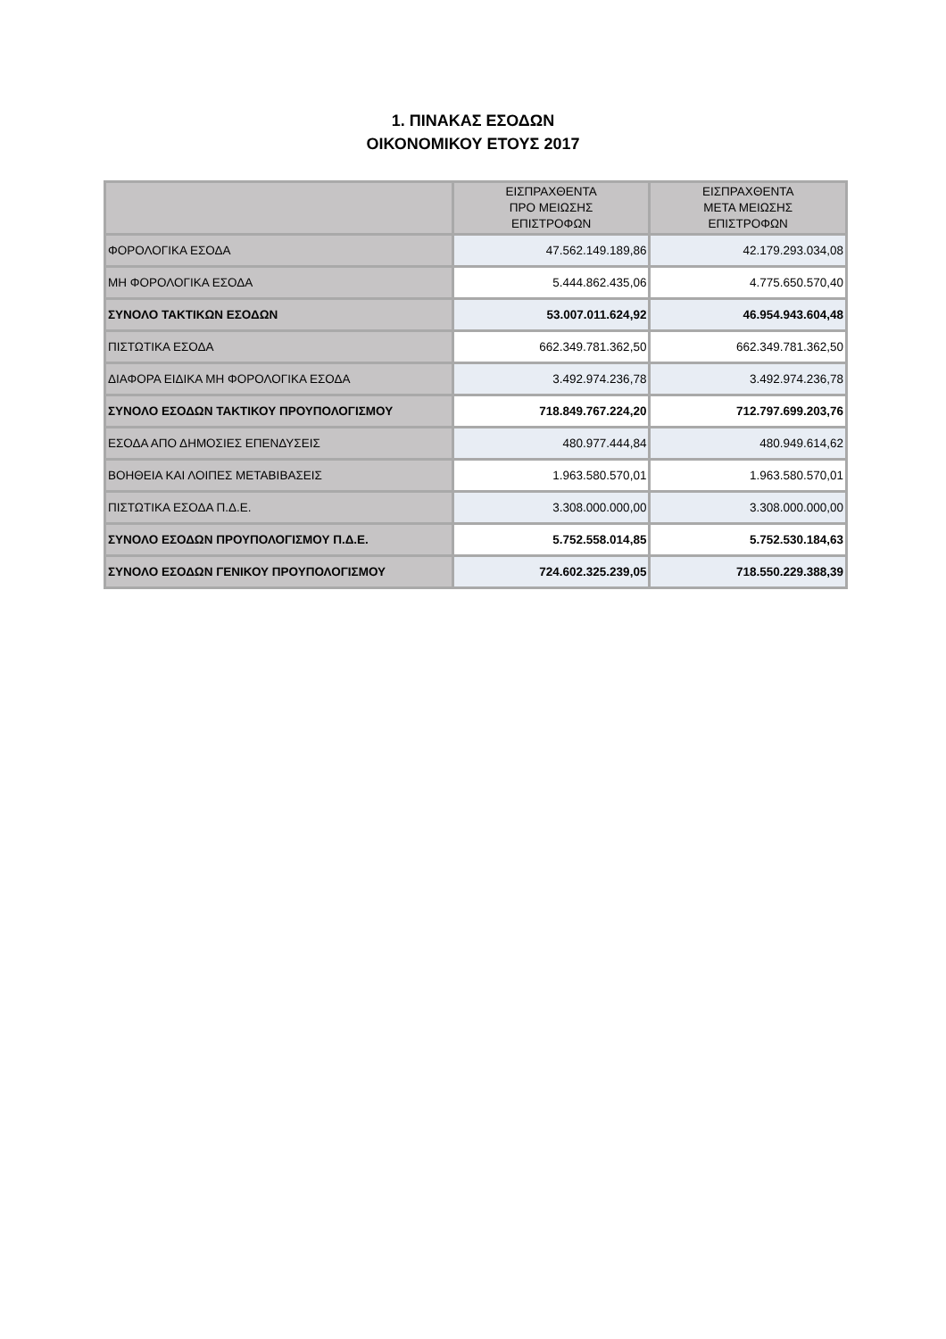1. ΠΙΝΑΚΑΣ ΕΣΟΔΩΝ
ΟΙΚΟΝΟΜΙΚΟΥ ΕΤΟΥΣ 2017
| | ΕΙΣΠΡΑΧΘΕΝΤΑ ΠΡΟ ΜΕΙΩΣΗΣ ΕΠΙΣΤΡΟΦΩΝ | ΕΙΣΠΡΑΧΘΕΝΤΑ ΜΕΤΑ ΜΕΙΩΣΗΣ ΕΠΙΣΤΡΟΦΩΝ |
| --- | --- | --- |
| ΦΟΡΟΛΟΓΙΚΑ ΕΣΟΔΑ | 47.562.149.189,86 | 42.179.293.034,08 |
| ΜΗ ΦΟΡΟΛΟΓΙΚΑ ΕΣΟΔΑ | 5.444.862.435,06 | 4.775.650.570,40 |
| ΣΥΝΟΛΟ ΤΑΚΤΙΚΩΝ ΕΣΟΔΩΝ | 53.007.011.624,92 | 46.954.943.604,48 |
| ΠΙΣΤΩΤΙΚΑ ΕΣΟΔΑ | 662.349.781.362,50 | 662.349.781.362,50 |
| ΔΙΑΦΟΡΑ ΕΙΔΙΚΑ ΜΗ ΦΟΡΟΛΟΓΙΚΑ ΕΣΟΔΑ | 3.492.974.236,78 | 3.492.974.236,78 |
| ΣΥΝΟΛΟ ΕΣΟΔΩΝ ΤΑΚΤΙΚΟΥ ΠΡΟΥΠΟΛΟΓΙΣΜΟΥ | 718.849.767.224,20 | 712.797.699.203,76 |
| ΕΣΟΔΑ ΑΠΟ ΔΗΜΟΣΙΕΣ ΕΠΕΝΔΥΣΕΙΣ | 480.977.444,84 | 480.949.614,62 |
| ΒΟΗΘΕΙΑ ΚΑΙ ΛΟΙΠΕΣ ΜΕΤΑΒΙΒΑΣΕΙΣ | 1.963.580.570,01 | 1.963.580.570,01 |
| ΠΙΣΤΩΤΙΚΑ ΕΣΟΔΑ Π.Δ.Ε. | 3.308.000.000,00 | 3.308.000.000,00 |
| ΣΥΝΟΛΟ ΕΣΟΔΩΝ ΠΡΟΥΠΟΛΟΓΙΣΜΟΥ Π.Δ.Ε. | 5.752.558.014,85 | 5.752.530.184,63 |
| ΣΥΝΟΛΟ ΕΣΟΔΩΝ ΓΕΝΙΚΟΥ ΠΡΟΥΠΟΛΟΓΙΣΜΟΥ | 724.602.325.239,05 | 718.550.229.388,39 |